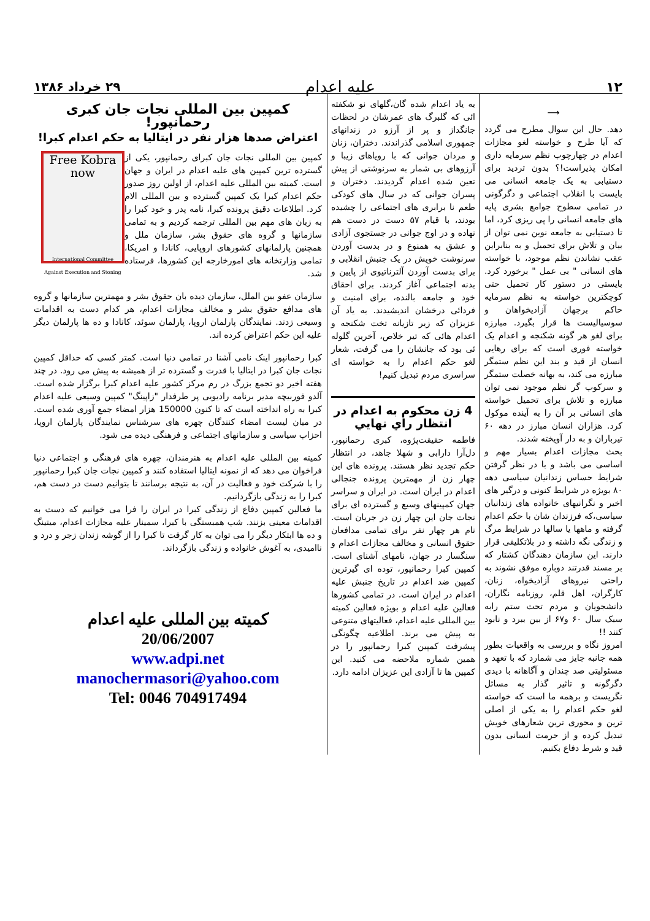۱۲
علیه اعدام
۲۹ خرداد ۱۳۸۶
⟶
دهد. حال این سوال مطرح می گردد که آیا طرح و خواسته لغو مجازات اعدام در چهارچوب نظم سرمایه داری امکان پذیراست!؟ بدون تردید برای دستیابی به یک جامعه انسانی می بایست با انقلاب اجتماعی و دگرگونی در تمامی سطوح جوامع بشری پایه های جامعه انسانی را پی ریزی کرد، اما تا دستیابی به جامعه نوین نمی توان از بیان و تلاش برای تحمیل و به بنابراین عقب نشاندن نظم موجود، با خواسته های انسانی " بی عمل " برخورد کرد. بایستی در دستور کار تحمیل حتی کوچکترین خواسته به نظم سرمایه حاکم برجهان آزادیخواهان و سوسیالیست ها قرار بگیرد. مبارزه برای لغو هر گونه شکنجه و اعدام یک خواسته فوری است که برای رهایی انسان از قید و بند این نظم ستمگر مبارزه می کند، به بهانه خصلت ستمگر و سرکوب گر نظم موجود نمی توان مبارزه و تلاش برای تحمیل خواسته های انسانی بر آن را به آینده موکول کرد. هزاران انسان مبارز در دهه ۶۰ تیرباران و به دار آویخته شدند.
بحث مجازات اعدام بسیار مهم و اساسی می باشد و با در نظر گرفتن شرایط حساس زندانیان سیاسی دهه ۸۰ بویژه در شرایط کنونی و درگیر های اخیر و نگرانیهای خانواده های زندانیان سیاسی،که فرزندان شان با حکم اعدام گرفته و ماهها یا سالها در شرایط مرگ و زندگی نگه داشته و در بلاتکلیفی قرار دارند. این سازمان دهندگان کشتار که بر مسند قدرتند دوباره موفق نشوند به راحتی نیروهای آزادیخواه، زنان، کارگران، اهل قلم، روزنامه نگاران، دانشجویان و مردم تحت ستم رابه سبک سال ۶۰ و۶۷ از بین ببرد و نابود کنند !!
امروز نگاه و بررسی به واقعیات بطور همه جانبه جایز می شمارد که با تعهد و مسئولیتی صد چندان و آگاهانه با دیدی دگرگونه و تاثیر گذار به مسائل نگریست و برهمه ما است که خواسته لغو حکم اعدام را به یکی از اصلی ترین و محوری ترین شعارهای خویش تبدیل کرده و از حرمت انسانی بدون قید و شرط دفاع بکنیم.
به یاد اعدام شده گان،گلهای نو شکفته ائی که گلبرگ های عمرشان در لحظات جانگداز و پر از آرزو در زندانهای جمهوری اسلامی گذراندند. دختران، زنان و مردان جوانی که با رویاهای زیبا و آرزوهای بی شمار به سرنوشتی از پیش تعین شده اعدام گردیدند. دختران و پسران جوانی که در سال های کودکی طعم نا برابری های اجتماعی را چشیده بودند، با قیام ۵۷ دست در دست هم نهاده و در اوج جوانی در جستجوی آزادی و عشق به همنوع و در بدست آوردن سرنوشت خویش در یک جنبش انقلابی و برای بدست آوردن آلترناتیوی از پایین و بدنه اجتماعی آغاز کردند. برای احقاق خود و جامعه بالنده، برای امنیت و فردائی درخشان اندیشیدند. به یاد آن عزیزان که زیر تازیانه تخت شکنجه و اعدام هائی که تیر خلاص، آخرین گلوله ئی بود که جانشان را می گرفت، شعار لغو حکم اعدام را به خواسته ای سراسری مردم تبدیل کنیم!
4 زن محکوم به اعدام در انتظار راي نهايي
فاطمه حقیقت‌پژوه، کبری رحمانپور، دل‌آرا دارابی و شهلا جاهد، در انتظار حکم تجدید نظر هستند. پرونده های این چهار زن از مهمترین پرونده جنجالی اعدام در ایران است. در ایران و سراسر جهان کمپینهای وسیع و گسترده ای برای نجات جان این چهار زن در جریان است. نام هر چهار نفر برای تمامی مدافعان حقوق انسانی و مخالف مجازات اعدام و سنگسار در جهان، نامهای آشنای است. کمپین کبرا رحمانپور، توده ای گیرترین کمپین ضد اعدام در تاریخ جنبش علیه اعدام در ایران است. در تمامی کشورها فعالین علیه اعدام و بویژه فعالین کمیته بین المللی علیه اعدام، فعالیتهای متنوعی به پیش می برند. اطلاعیه چگونگی پیشرفت کمپین کبرا رحمانپور را در همین شماره ملاحضه می کنید. این کمپین ها تا آزادی این عزیزان ادامه دارد.
کمپین بین المللی نجات جان کبری رحمانپور!
اعتراض صدها هزار نفر در ایتالیا به حکم اعدام کبرا!
Free Kobra now
International Committee Against Execution and Stoning
کمپین بین المللی نجات جان کبرای رحمانپور، یکی از گسترده ترین کمپین های علیه اعدام در ایران و جهان است. کمیته بین المللی علیه اعدام، از اولین روز صدور حکم اعدام کبرا یک کمپین گسترده و بین المللی الام کرد. اطلاعات دقیق پرونده کبرا، نامه پدر و خود کبرا را به زبان های مهم بین المللی ترجمه کردیم و به تمامی سازمانها و گروه های حقوق بشر، سازمان ملل و همچنین پارلمانهای کشورهای اروپایی، کانادا و امریکا، تمامی وزارتخانه های امورخارجه این کشورها، فرستاده شد.
سازمان عفو بین الملل، سازمان دیده بان حقوق بشر و مهمترین سازمانها و گروه های مدافع حقوق بشر و مخالف مجازات اعدام، هر کدام دست به اقدامات وسیعی زدند. نمایندگان پارلمان اروپا، پارلمان سوئد، کانادا و ده ها پارلمان دیگر علیه این حکم اعتراض کرده اند.
کبرا رحمانپور اینک نامی آشنا در تمامی دنیا است. کمتر کسی که حداقل کمپین نجات جان کبرا در ایتالیا با قدرت و گسترده تر از همیشه به پیش می رود. در چند هفته اخیر دو تجمع بزرگ در رم مرکز کشور علیه اعدام کبرا برگزار شده است. آلدو فوربیچه مدیر برنامه رادیویی پر طرفدار "زاپینگ" کمپین وسیعی علیه اعدام کبرا به راه انداخته است که تا کنون 150000 هزار امضاء جمع آوری شده است. در میان لیست امضاء کنندگان چهره های سرشناس نمایندگان پارلمان اروپا، احزاب سیاسی و سازمانهای اجتماعی و فرهنگی دیده می شود.
کمیته بین المللی علیه اعدام به هنرمندان، چهره های فرهنگی و اجتماعی دنیا فراخوان می دهد که از نمونه ایتالیا استفاده کنند و کمپین نجات جان کبرا رحمانپور را با شرکت خود و فعالیت در آن، به نتیجه برسانند تا بتوانیم دست در دست هم، کبرا را به زندگی بازگردانیم.
ما فعالین کمپین دفاع از زندگی کبرا در ایران را فرا می خوانیم که دست به اقدامات معینی بزنند. شب همبستگی با کبرا، سمینار علیه مجازات اعدام، میتینگ و ده ها ابتکار دیگر را می توان به کار گرفت تا کبرا را از گوشه زندان زجر و درد و ناامیدی، به آغوش خانواده و زندگی بازگرداند.
کمیته بین المللی علیه اعدام
20/06/2007
www.adpi.net
manochermasori@yahoo.com
Tel: 0046 704917494